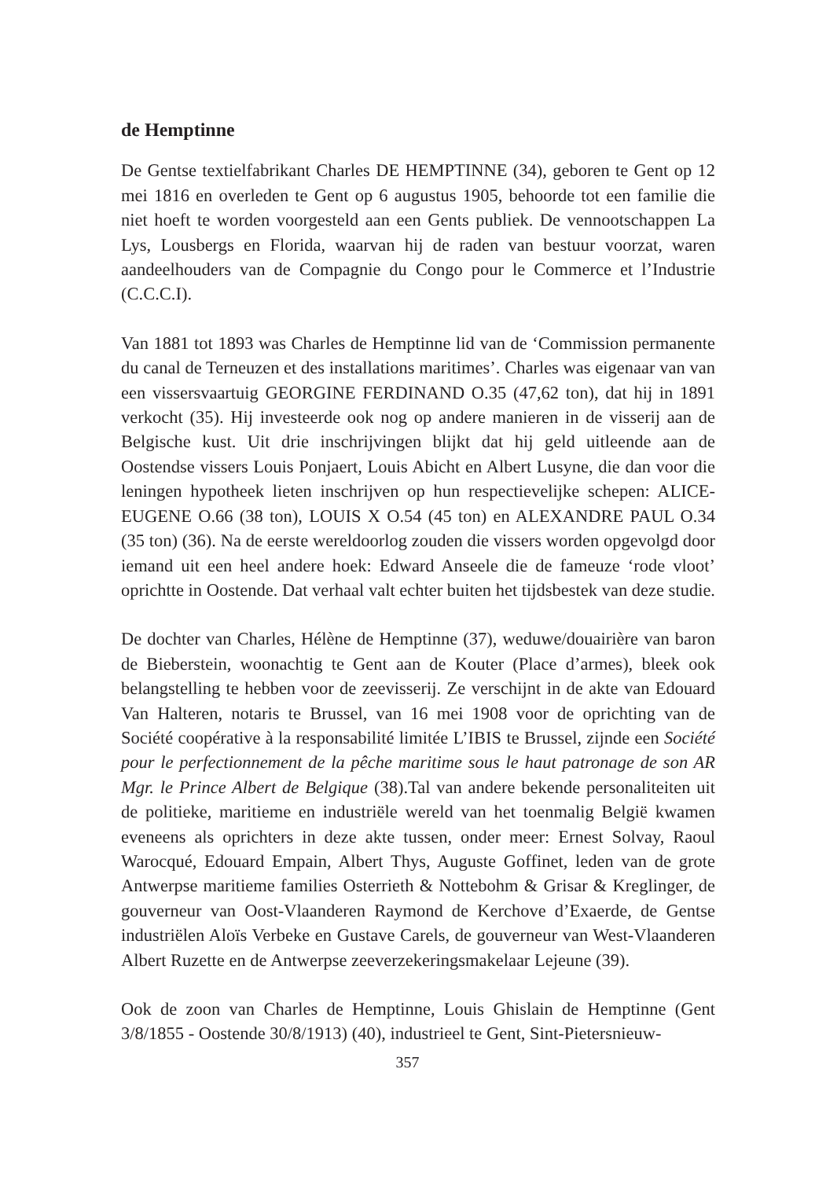de Hemptinne
De Gentse textielfabrikant Charles DE HEMPTINNE (34), geboren te Gent op 12 mei 1816 en overleden te Gent op 6 augustus 1905, behoorde tot een familie die niet hoeft te worden voorgesteld aan een Gents publiek. De vennootschappen La Lys, Lousbergs en Florida, waarvan hij de raden van bestuur voorzat, waren aandeelhouders van de Compagnie du Congo pour le Commerce et l’Industrie (C.C.C.I).
Van 1881 tot 1893 was Charles de Hemptinne lid van de ‘Commission permanente du canal de Terneuzen et des installations maritimes’. Charles was eigenaar van van een vissersvaartuig GEORGINE FERDINAND O.35 (47,62 ton), dat hij in 1891 verkocht (35). Hij investeerde ook nog op andere manieren in de visserij aan de Belgische kust. Uit drie inschrijvingen blijkt dat hij geld uitleende aan de Oostendse vissers Louis Ponjaert, Louis Abicht en Albert Lusyne, die dan voor die leningen hypotheek lieten inschrijven op hun respectievelijke schepen: ALICE-EUGENE O.66 (38 ton), LOUIS X O.54 (45 ton) en ALEXANDRE PAUL O.34 (35 ton) (36). Na de eerste wereldoorlog zouden die vissers worden opgevolgd door iemand uit een heel andere hoek: Edward Anseele die de fameuze ‘rode vloot’ oprichtte in Oostende. Dat verhaal valt echter buiten het tijdsbestek van deze studie.
De dochter van Charles, Hélène de Hemptinne (37), weduwe/douairière van baron de Bieberstein, woonachtig te Gent aan de Kouter (Place d’armes), bleek ook belangstelling te hebben voor de zeevisserij. Ze verschijnt in de akte van Edouard Van Halteren, notaris te Brussel, van 16 mei 1908 voor de oprichting van de Société coopérative à la responsabilité limitée L’IBIS te Brussel, zijnde een Société pour le perfectionnement de la pêche maritime sous le haut patronage de son AR Mgr. le Prince Albert de Belgique (38).Tal van andere bekende personaliteiten uit de politieke, maritieme en industriële wereld van het toenmalig België kwamen eveneens als oprichters in deze akte tussen, onder meer: Ernest Solvay, Raoul Warocqué, Edouard Empain, Albert Thys, Auguste Goffinet, leden van de grote Antwerpse maritieme families Osterrieth & Nottebohm & Grisar & Kreglinger, de gouverneur van Oost-Vlaanderen Raymond de Kerchove d’Exaerde, de Gentse industriëlen Aloïs Verbeke en Gustave Carels, de gouverneur van West-Vlaanderen Albert Ruzette en de Antwerpse zeeverzekeringsmakelaar Lejeune (39).
Ook de zoon van Charles de Hemptinne, Louis Ghislain de Hemptinne (Gent 3/8/1855 - Oostende 30/8/1913) (40), industrieel te Gent, Sint-Pietersnieuw-
357